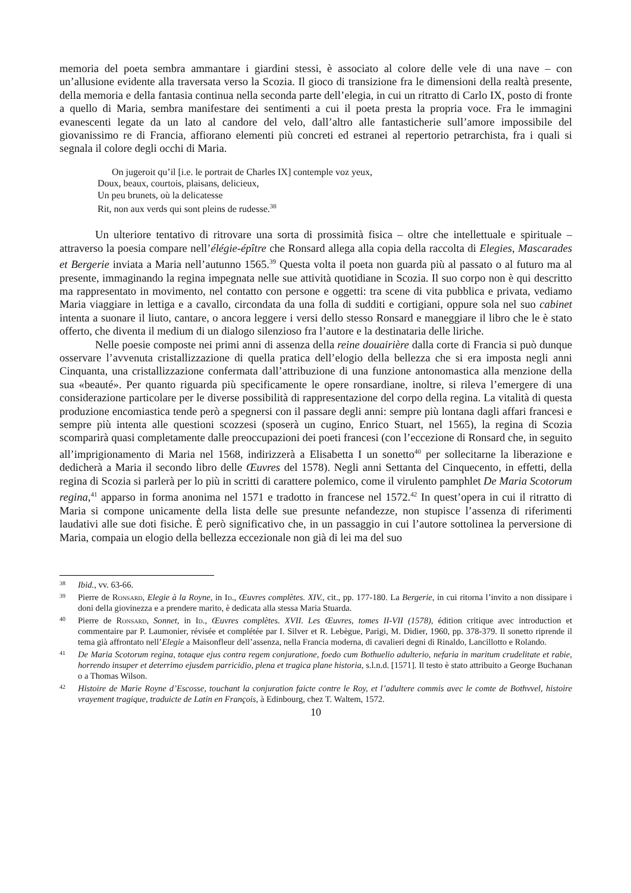memoria del poeta sembra ammantare i giardini stessi, è associato al colore delle vele di una nave – con un’allusione evidente alla traversata verso la Scozia. Il gioco di transizione fra le dimensioni della realtà presente, della memoria e della fantasia continua nella seconda parte dell’elegia, in cui un ritratto di Carlo IX, posto di fronte a quello di Maria, sembra manifestare dei sentimenti a cui il poeta presta la propria voce. Fra le immagini evanescenti legate da un lato al candore del velo, dall’altro alle fantasticherie sull’amore impossibile del giovanissimo re di Francia, affiorano elementi più concreti ed estranei al repertorio petrarchista, fra i quali si segnala il colore degli occhi di Maria.
On jugeroit qu’il [i.e. le portrait de Charles IX] contemple voz yeux,
Doux, beaux, courtois, plaisans, delicieux,
Un peu brunets, où la delicatesse
Rit, non aux verds qui sont pleins de rudesse.<sup>38</sup>
Un ulteriore tentativo di ritrovare una sorta di prossimità fisica – oltre che intellettuale e spirituale – attraverso la poesia compare nell’élégie-épître che Ronsard allega alla copia della raccolta di Elegies, Mascarades et Bergerie inviata a Maria nell’autunno 1565.<sup>39</sup> Questa volta il poeta non guarda più al passato o al futuro ma al presente, immaginando la regina impegnata nelle sue attività quotidiane in Scozia. Il suo corpo non è qui descritto ma rappresentato in movimento, nel contatto con persone e oggetti: tra scene di vita pubblica e privata, vediamo Maria viaggiare in lettiga e a cavallo, circondata da una folla di sudditi e cortigiani, oppure sola nel suo cabinet intenta a suonare il liuto, cantare, o ancora leggere i versi dello stesso Ronsard e maneggiare il libro che le è stato offerto, che diventa il medium di un dialogo silenzioso fra l’autore e la destinataria delle liriche.
Nelle poesie composte nei primi anni di assenza della reine douairière dalla corte di Francia si può dunque osservare l’avvenuta cristallizzazione di quella pratica dell’elogio della bellezza che si era imposta negli anni Cinquanta, una cristallizzazione confermata dall’attribuzione di una funzione antonomastica alla menzione della sua «beauté». Per quanto riguarda più specificamente le opere ronsardiane, inoltre, si rileva l’emergere di una considerazione particolare per le diverse possibilità di rappresentazione del corpo della regina. La vitalità di questa produzione encomiastica tende però a spegnersi con il passare degli anni: sempre più lontana dagli affari francesi e sempre più intenta alle questioni scozzesi (sposerà un cugino, Enrico Stuart, nel 1565), la regina di Scozia scomparirà quasi completamente dalle preoccupazioni dei poeti francesi (con l’eccezione di Ronsard che, in seguito all’imprigionamento di Maria nel 1568, indirizzerà a Elisabetta I un sonetto<sup>40</sup> per sollecitarne la liberazione e dedicherà a Maria il secondo libro delle Œuvres del 1578). Negli anni Settanta del Cinquecento, in effetti, della regina di Scozia si parlerà per lo più in scritti di carattere polemico, come il virulento pamphlet De Maria Scotorum regina,<sup>41</sup> apparso in forma anonima nel 1571 e tradotto in francese nel 1572.<sup>42</sup> In quest’opera in cui il ritratto di Maria si compone unicamente della lista delle sue presunte nefandezze, non stupisce l’assenza di riferimenti laudativi alle sue doti fisiche. È però significativo che, in un passaggio in cui l’autore sottolinea la perversione di Maria, compaia un elogio della bellezza eccezionale non già di lei ma del suo
38 Ibid., vv. 63-66.
39 Pierre de Ronsard, Elegie à la Royne, in Id., Œuvres complètes. XIV., cit., pp. 177-180. La Bergerie, in cui ritorna l’invito a non dissipare i doni della giovinezza e a prendere marito, è dedicata alla stessa Maria Stuarda.
40 Pierre de Ronsard, Sonnet, in Id., Œuvres complètes. XVII. Les Œuvres, tomes II-VII (1578), édition critique avec introduction et commentaire par P. Laumonier, révisée et complétée par I. Silver et R. Lebègue, Parigi, M. Didier, 1960, pp. 378-379. Il sonetto riprende il tema già affrontato nell’Elegie a Maisonfleur dell’assenza, nella Francia moderna, di cavalieri degni di Rinaldo, Lancillotto e Rolando.
41 De Maria Scotorum regina, totaque ejus contra regem conjuratione, foedo cum Bothuelio adulterio, nefaria in maritum crudelitate et rabie, horrendo insuper et deterrimo ejusdem parricidio, plena et tragica plane historia, s.l.n.d. [1571]. Il testo è stato attribuito a George Buchanan o a Thomas Wilson.
42 Histoire de Marie Royne d’Escosse, touchant la conjuration faicte contre le Roy, et l’adultere commis avec le comte de Bothvvel, histoire vrayement tragique, traduicte de Latin en François, à Edinbourg, chez T. Waltem, 1572.
10